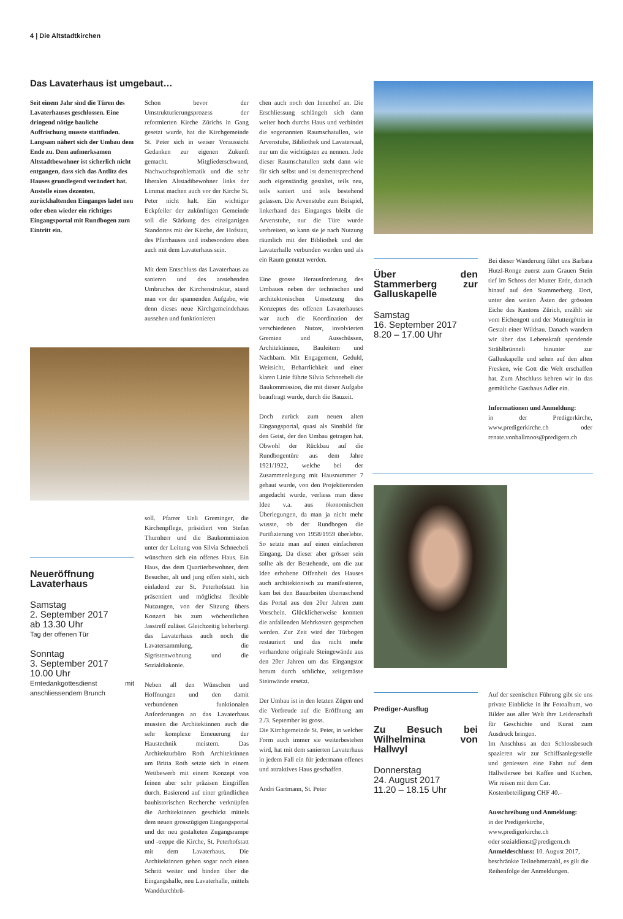4 | Die Altstadtkirchen
Das Lavaterhaus ist umgebaut…
Seit einem Jahr sind die Türen des Lavaterhauses geschlossen. Eine dringend nötige bauliche Auffrischung musste stattfinden. Langsam nähert sich der Umbau dem Ende zu. Dem aufmerksamen Altstadtbewohner ist sicherlich nicht entgangen, dass sich das Antlitz des Hauses grundlegend verändert hat. Anstelle eines dezenten, zurückhaltenden Einganges ladet neu oder eben wieder ein richtiges Eingangsportal mit Rundbogen zum Eintritt ein.
Schon bevor der Umstrukturierungsprozess der reformierten Kirche Zürichs in Gang gesetzt wurde, hat die Kirchgemeinde St. Peter sich in weiser Voraussicht Gedanken zur eigenen Zukunft gemacht. Mitgliederschwund, Nachwuchsproblematik und die sehr liberalen Altstadtbewohner links der Limmat machen auch vor der Kirche St. Peter nicht halt. Ein wichtiger Eckpfeiler der zukünftigen Gemeinde soll die Stärkung des einzigartigen Standortes mit der Kirche, der Hofstatt, des Pfarrhauses und insbesondere eben auch mit dem Lavaterhaus sein.
Mit dem Entschluss das Lavaterhaus zu sanieren und des anstehenden Umbruches der Kirchenstruktur, stand man vor der spannenden Aufgabe, wie denn dieses neue Kirchgemeindehaus aussehen und funktionieren
Neueröffnung Lavaterhaus
Samstag
2. September 2017
ab 13.30 Uhr
Tag der offenen Tür
Sonntag
3. September 2017
10.00 Uhr
Erntedankgottesdienst mit anschliessendem Brunch
soll. Pfarrer Ueli Greminger, die Kirchenpflege, präsidiert von Stefan Thurnherr und die Baukommission unter der Leitung von Silvia Schneebeli wünschten sich ein offenes Haus. Ein Haus, das dem Quartierbewohner, dem Besucher, alt und jung offen steht, sich einladend zur St. Peterhofstatt hin präsentiert und möglichst flexible Nutzungen, von der Sitzung übers Konzert bis zum wöchentlichen Jasstreff zulässt. Gleichzeitig beherbergt das Lavaterhaus auch noch die Lavatersammlung, die Sigristenwohnung und die Sozialdiakonie.
Neben all den Wünschen und Hoffnungen und den damit verbundenen funktionalen Anforderungen an das Lavaterhaus mussten die Architektinnen auch die sehr komplexe Erneuerung der Haustechnik meistern. Das Architekturbüro Roth Architektinnen um Britta Roth setzte sich in einem Wettbewerb mit einem Konzept von feinen aber sehr präzisen Eingriffen durch. Basierend auf einer gründlichen bauhistorischen Recherche verknüpfen die Architektinnen geschickt mittels dem neuen grosszügigen Eingangsportal und der neu gestalteten Zugangsrampe und -treppe die Kirche, St. Peterhofstatt mit dem Lavaterhaus. Die Architektinnen gehen sogar noch einen Schritt weiter und binden über die Eingangshalle, neu Lavaterhalle, mittels Wanddurchbrü-
chen auch noch den Innenhof an. Die Erschliessung schlängelt sich dann weiter hoch durchs Haus und verbindet die sogenannten Raumschatullen, wie Arvenstube, Bibliothek und Lavatersaal, nur um die wichtigsten zu nennen. Jede dieser Raumschatullen steht dann wie für sich selbst und ist dementsprechend auch eigenständig gestaltet, teils neu, teils saniert und teils bestehend gelassen. Die Arvenstube zum Beispiel, linkerhand des Einganges bleibt die Arvenstube, nur die Türe wurde verbreitert, so kann sie je nach Nutzung räumlich mit der Bibliothek und der Lavaterhalle verbunden werden und als ein Raum genutzt werden.
Eine grosse Herausforderung des Umbaues neben der technischen und architektonischen Umsetzung des Konzeptes des offenen Lavaterhauses war auch die Koordination der verschiedenen Nutzer, involvierten Gremien und Ausschüssen, Architektinnen, Bauleitern und Nachbarn. Mit Engagement, Geduld, Weitsicht, Beharrlichkeit und einer klaren Linie führte Silvia Schneebeli die Baukommission, die mit dieser Aufgabe beauftragt wurde, durch die Bauzeit.
Doch zurück zum neuen alten Eingangsportal, quasi als Sinnbild für den Geist, der den Umbau getragen hat. Obwohl der Rückbau auf die Rundbogentüre aus dem Jahre 1921/1922, welche bei der Zusammenlegung mit Hausnummer 7 gebaut wurde, von den Projektierenden angedacht wurde, verliess man diese Idee v.a. aus ökonomischen Überlegungen, da man ja nicht mehr wusste, ob der Rundbogen die Purifizierung von 1958/1959 überlebte. So setzte man auf einen einfacheren Eingang. Da dieser aber grösser sein sollte als der Bestehende, um die zur Idee erhobene Offenheit des Hauses auch architektonisch zu manifestieren, kam bei den Bauarbeiten überraschend das Portal aus den 20er Jahren zum Vorschein. Glücklicherweise konnten die anfallenden Mehrkosten gesprochen werden. Zur Zeit wird der Türbogen restauriert und das nicht mehr vorhandene originale Steingewände aus den 20er Jahren um das Eingangstor herum durch schlichte, zeitgemässe Steinwände ersetzt.
Der Umbau ist in den letzten Zügen und die Vorfreude auf die Eröffnung am 2./3. September ist gross.
Die Kirchgemeinde St. Peter, in welcher Form auch immer sie weiterbestehen wird, hat mit dem sanierten Lavaterhaus in jedem Fall ein für jedermann offenes und attraktives Haus geschaffen.
Andri Gartmann, St. Peter
Über den Stammerberg zur Galluskapelle
Samstag
16. September 2017
8.20 – 17.00 Uhr
Bei dieser Wanderung führt uns Barbara Hutzl-Ronge zuerst zum Grauen Stein tief im Schoss der Mutter Erde, danach hinauf auf den Stammerberg. Dort, unter den weiten Ästen der grössten Eiche des Kantons Zürich, erzählt sie vom Eichengott und der Muttergöttin in Gestalt einer Wildsau. Danach wandern wir über das Lebenskraft spendende Strählbrünneli hinunter zur Galluskapelle und sehen auf den alten Fresken, wie Gott die Welt erschaffen hat. Zum Abschluss kehren wir in das gemütliche Gasthaus Adler ein.
Informationen und Anmeldung:
in der Predigerkirche, www.predigerkirche.ch oder renate.vonballmoos@predigern.ch
Prediger-Ausflug
Zu Besuch bei Wilhelmina von Hallwyl
Donnerstag
24. August 2017
11.20 – 18.15 Uhr
Auf der szenischen Führung gibt sie uns private Einblicke in ihr Fotoalbum, wo Bilder aus aller Welt ihre Leidenschaft für Geschichte und Kunst zum Ausdruck bringen.
Im Anschluss an den Schlossbesuch spazieren wir zur Schiffsanlegestelle und geniessen eine Fahrt auf dem Hallwilersee bei Kaffee und Kuchen. Wir reisen mit dem Car.
Kostenbeteiligung CHF 40.–
Ausschreibung und Anmeldung:
in der Predigerkirche,
www.predigerkirche.ch
oder sozialdienst@predigern.ch
Anmeldeschluss: 10. August 2017, beschränkte Teilnehmerzahl, es gilt die Reihenfolge der Anmeldungen.